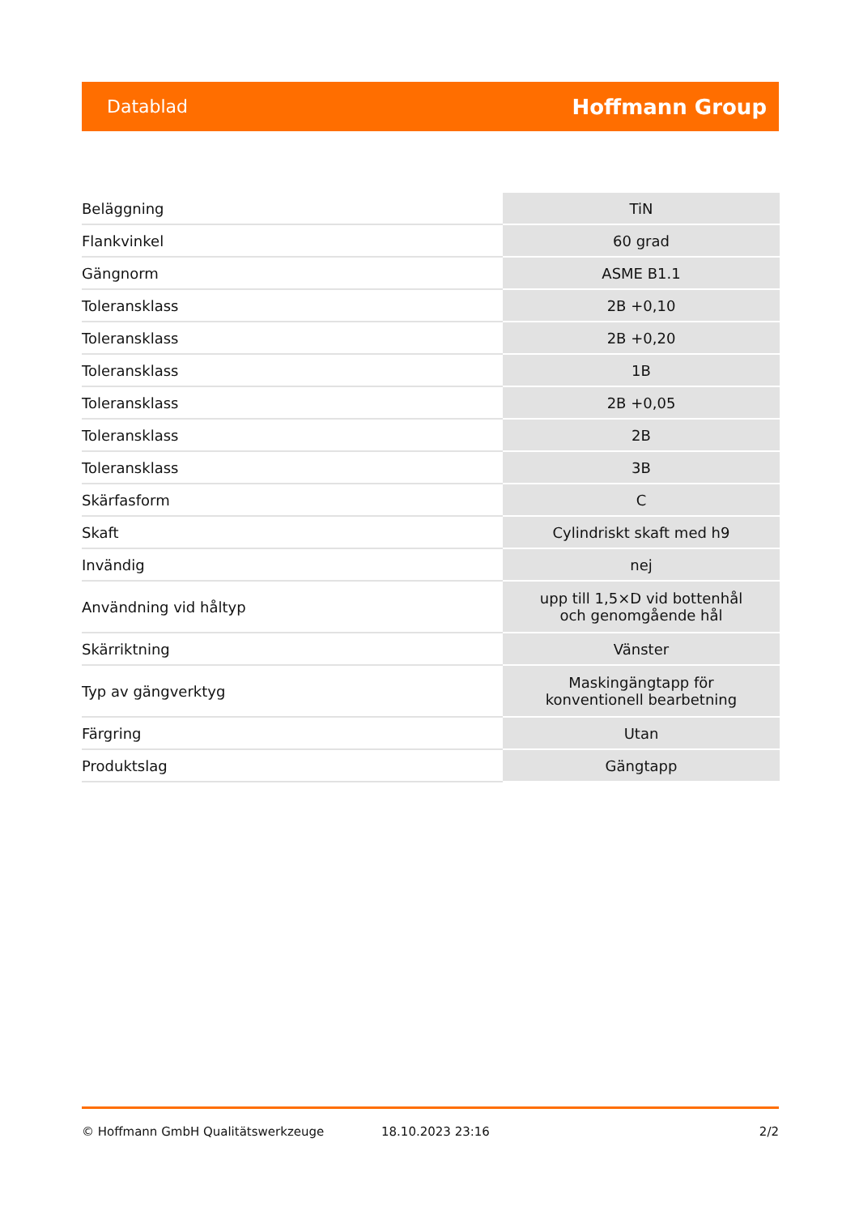Datablad Hoffmann Group
| Beläggning | TiN |
| Flankvinkel | 60 grad |
| Gängnorm | ASME B1.1 |
| Toleransklass | 2B +0,10 |
| Toleransklass | 2B +0,20 |
| Toleransklass | 1B |
| Toleransklass | 2B +0,05 |
| Toleransklass | 2B |
| Toleransklass | 3B |
| Skärfasform | C |
| Skaft | Cylindriskt skaft med h9 |
| Invändig | nej |
| Användning vid håltyp | upp till 1,5×D vid bottenhål och genomgående hål |
| Skärriktning | Vänster |
| Typ av gängverktyg | Maskingängtapp för konventionell bearbetning |
| Färgring | Utan |
| Produktslag | Gängtapp |
© Hoffmann GmbH Qualitätswerkzeuge 18.10.2023 23:16 2/2